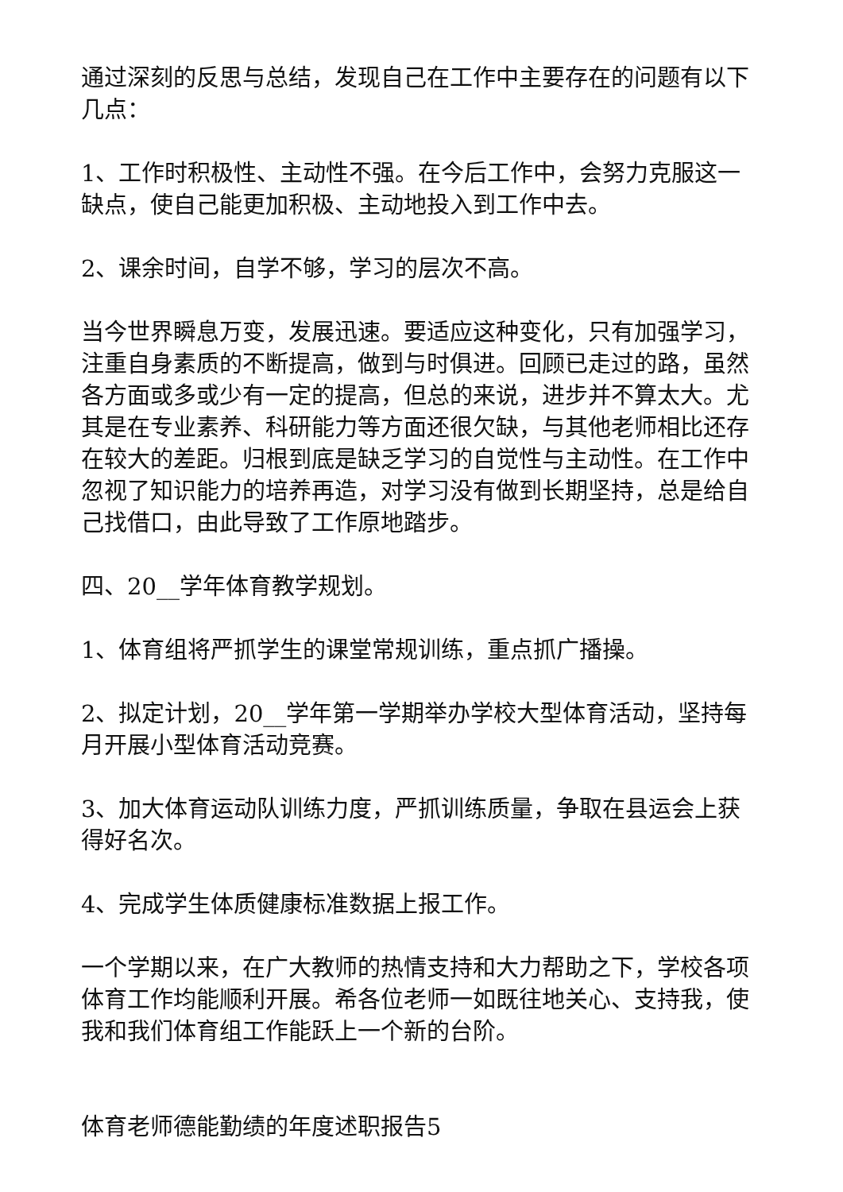通过深刻的反思与总结，发现自己在工作中主要存在的问题有以下几点：
1、工作时积极性、主动性不强。在今后工作中，会努力克服这一缺点，使自己能更加积极、主动地投入到工作中去。
2、课余时间，自学不够，学习的层次不高。
当今世界瞬息万变，发展迅速。要适应这种变化，只有加强学习，注重自身素质的不断提高，做到与时俱进。回顾已走过的路，虽然各方面或多或少有一定的提高，但总的来说，进步并不算太大。尤其是在专业素养、科研能力等方面还很欠缺，与其他老师相比还存在较大的差距。归根到底是缺乏学习的自觉性与主动性。在工作中忽视了知识能力的培养再造，对学习没有做到长期坚持，总是给自己找借口，由此导致了工作原地踏步。
四、20__学年体育教学规划。
1、体育组将严抓学生的课堂常规训练，重点抓广播操。
2、拟定计划，20__学年第一学期举办学校大型体育活动，坚持每月开展小型体育活动竞赛。
3、加大体育运动队训练力度，严抓训练质量，争取在县运会上获得好名次。
4、完成学生体质健康标准数据上报工作。
一个学期以来，在广大教师的热情支持和大力帮助之下，学校各项体育工作均能顺利开展。希各位老师一如既往地关心、支持我，使我和我们体育组工作能跃上一个新的台阶。
体育老师德能勤绩的年度述职报告5